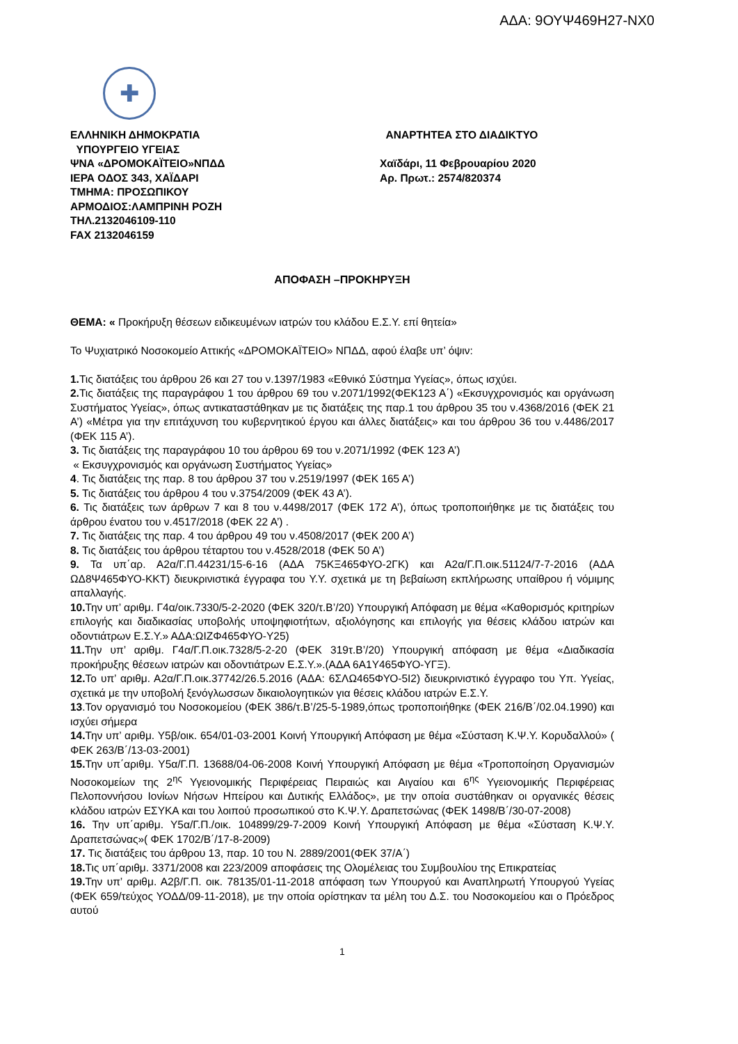ΑΔΑ: 9ΟΥΨ469Η27-ΝΧ0
✚
ΕΛΛΗΝΙΚΗ ΔΗΜΟΚΡΑΤΙΑ
ΥΠΟΥΡΓΕΙΟ ΥΓΕΙΑΣ
ΨΝΑ «ΔΡΟΜΟΚΑΪΤΕΙΟ»ΝΠΔΔ
ΙΕΡΑ ΟΔΟΣ 343, ΧΑΪΔΑΡΙ
ΤΜΗΜΑ: ΠΡΟΣΩΠΙΚΟΥ
ΑΡΜΟΔΙΟΣ:ΛΑΜΠΡΙΝΗ ΡΟΖΗ
ΤΗΛ.2132046109-110
FAX 2132046159
ΑΝΑΡΤΗΤΕΑ ΣΤΟ ΔΙΑΔΙΚΤΥΟ
Χαϊδάρι, 11 Φεβρουαρίου 2020
Αρ. Πρωτ.: 2574/820374
ΑΠΟΦΑΣΗ –ΠΡΟΚΗΡΥΞΗ
ΘΕΜΑ: « Προκήρυξη θέσεων ειδικευμένων ιατρών του κλάδου Ε.Σ.Υ. επί θητεία»
Το Ψυχιατρικό Νοσοκομείο Αττικής «ΔΡΟΜΟΚΑΪΤΕΙΟ» ΝΠΔΔ, αφού έλαβε υπ’ όψιν:
1. Τις διατάξεις του άρθρου 26 και 27 του ν.1397/1983 «Εθνικό Σύστημα Υγείας», όπως ισχύει.
2. Τις διατάξεις της παραγράφου 1 του άρθρου 69 του ν.2071/1992(ΦΕΚ123 Α΄) «Εκσυγχρονισμός και οργάνωση Συστήματος Υγείας», όπως αντικαταστάθηκαν με τις διατάξεις της παρ.1 του άρθρου 35 του ν.4368/2016 (ΦΕΚ 21 Α’) «Μέτρα για την επιτάχυνση του κυβερνητικού έργου και άλλες διατάξεις» και του άρθρου 36 του ν.4486/2017 (ΦΕΚ 115 Α’).
3. Τις διατάξεις της παραγράφου 10 του άρθρου 69 του ν.2071/1992 (ΦΕΚ 123 Α’)
« Εκσυγχρονισμός και οργάνωση Συστήματος Υγείας»
4. Τις διατάξεις της παρ. 8 του άρθρου 37 του ν.2519/1997 (ΦΕΚ 165 Α’)
5. Τις διατάξεις του άρθρου 4 του ν.3754/2009 (ΦΕΚ 43 Α’).
6. Τις διατάξεις των άρθρων 7 και 8 του ν.4498/2017 (ΦΕΚ 172 Α’), όπως τροποποιήθηκε με τις διατάξεις του άρθρου ένατου του ν.4517/2018 (ΦΕΚ 22 Α’) .
7. Τις διατάξεις της παρ. 4 του άρθρου 49 του ν.4508/2017 (ΦΕΚ 200 Α’)
8. Τις διατάξεις του άρθρου τέταρτου του ν.4528/2018 (ΦΕΚ 50 Α’)
9. Τα υπ΄αρ. Α2α/Γ.Π.44231/15-6-16 (ΑΔΑ 75ΚΞ465ΦΥΟ-2ΓΚ) και Α2α/Γ.Π.οικ.51124/7-7-2016 (ΑΔΑ ΩΔ8Ψ465ΦΥΟ-ΚΚΤ) διευκρινιστικά έγγραφα του Υ.Υ. σχετικά με τη βεβαίωση εκπλήρωσης υπαίθρου ή νόμιμης απαλλαγής.
10. Την υπ’ αριθμ. Γ4α/οικ.7330/5-2-2020 (ΦΕΚ 320/τ.Β’/20) Υπουργική Απόφαση με θέμα «Καθορισμός κριτηρίων επιλογής και διαδικασίας υποβολής υποψηφιοτήτων, αξιολόγησης και επιλογής για θέσεις κλάδου ιατρών και οδοντιάτρων Ε.Σ.Υ.» ΑΔΑ:ΩΙΖΦ465ΦΥΟ-Υ25)
11. Την υπ’ αριθμ. Γ4α/Γ.Π.οικ.7328/5-2-20 (ΦΕΚ 319τ.Β’/20) Υπουργική απόφαση με θέμα «Διαδικασία προκήρυξης θέσεων ιατρών και οδοντιάτρων Ε.Σ.Υ.».(ΑΔΑ 6Α1Υ465ΦΥΟ-ΥΓΞ).
12. Το υπ’ αριθμ. Α2α/Γ.Π.οικ.37742/26.5.2016 (ΑΔΑ: 6ΣΛΩ465ΦΥΟ-5Ι2) διευκρινιστικό έγγραφο του Υπ. Υγείας, σχετικά με την υποβολή ξενόγλωσσων δικαιολογητικών για θέσεις κλάδου ιατρών Ε.Σ.Υ.
13.Τον οργανισμό του Νοσοκομείου (ΦΕΚ 386/τ.Β’/25-5-1989,όπως τροποποιήθηκε (ΦΕΚ 216/Β΄/02.04.1990) και ισχύει σήμερα
14. Την υπ’ αριθμ. Υ5β/οικ. 654/01-03-2001 Κοινή Υπουργική Απόφαση με θέμα «Σύσταση Κ.Ψ.Υ. Κορυδαλλού» ( ΦΕΚ 263/Β΄/13-03-2001)
15. Την υπ΄αριθμ. Υ5α/Γ.Π. 13688/04-06-2008 Κοινή Υπουργική Απόφαση με θέμα «Τροποποίηση Οργανισμών Νοσοκομείων της 2<sup>ης</sup> Υγειονομικής Περιφέρειας Πειραιώς και Αιγαίου και 6<sup>ης</sup> Υγειονομικής Περιφέρειας Πελοποννήσου Ιονίων Νήσων Ηπείρου και Δυτικής Ελλάδος», με την οποία συστάθηκαν οι οργανικές θέσεις κλάδου ιατρών ΕΣΥΚΑ και του λοιπού προσωπικού στο Κ.Ψ.Υ. Δραπετσώνας (ΦΕΚ 1498/Β΄/30-07-2008)
16. Την υπ΄αριθμ. Υ5α/Γ.Π./οικ. 104899/29-7-2009 Κοινή Υπουργική Απόφαση με θέμα «Σύσταση Κ.Ψ.Υ. Δραπετσώνας»( ΦΕΚ 1702/Β΄/17-8-2009)
17. Τις διατάξεις του άρθρου 13, παρ. 10 του Ν. 2889/2001(ΦΕΚ 37/Α΄)
18. Τις υπ΄αριθμ. 3371/2008 και 223/2009 αποφάσεις της Ολομέλειας του Συμβουλίου της Επικρατείας
19. Την υπ’ αριθμ. Α2β/Γ.Π. οικ. 78135/01-11-2018 απόφαση των Υπουργού και Αναπληρωτή Υπουργού Υγείας (ΦΕΚ 659/τεύχος ΥΟΔΔ/09-11-2018), με την οποία ορίστηκαν τα μέλη του Δ.Σ. του Νοσοκομείου και ο Πρόεδρος αυτού
1